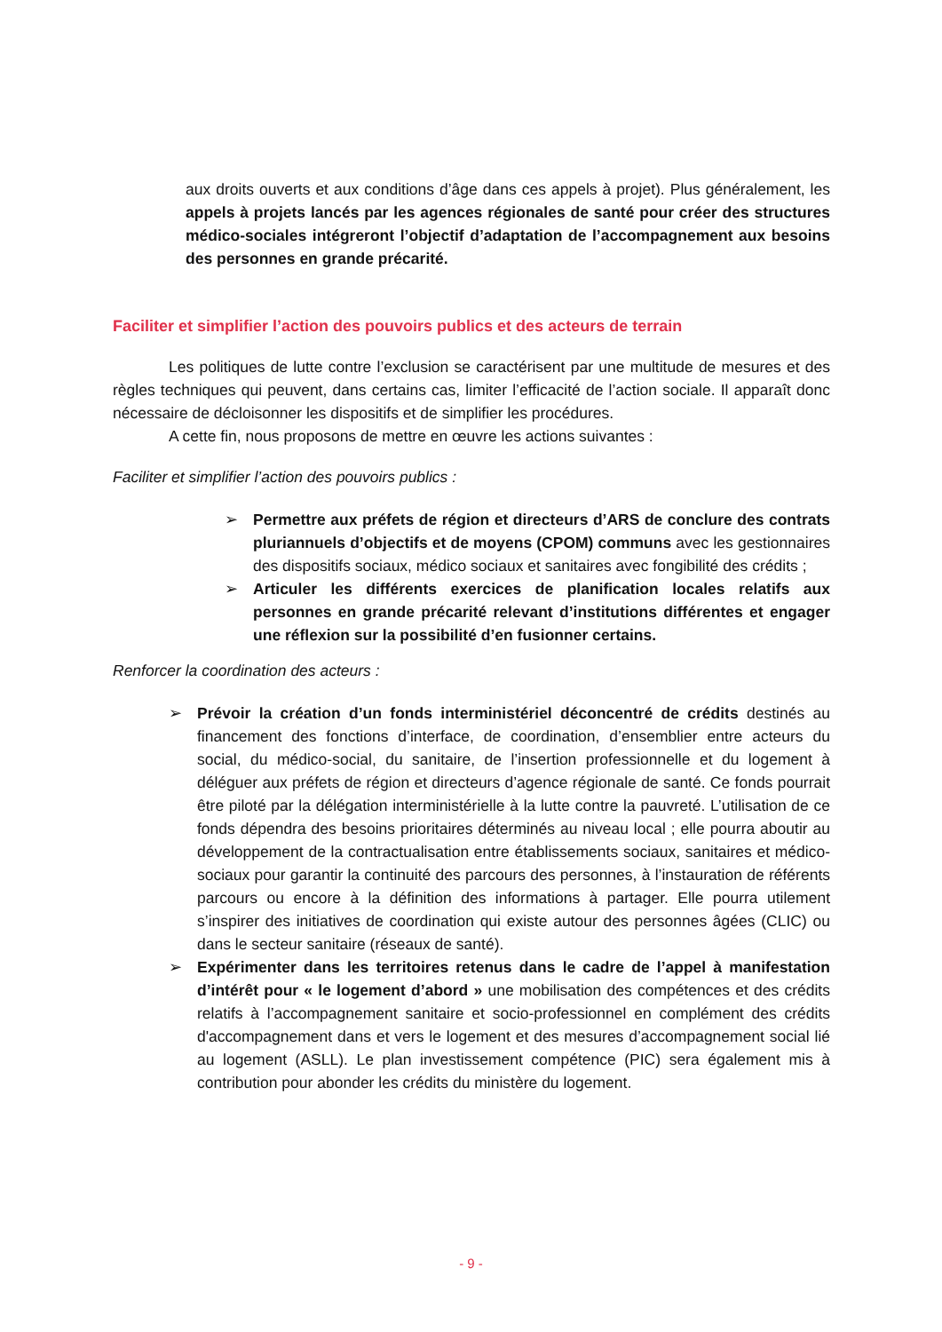aux droits ouverts et aux conditions d’âge dans ces appels à projet). Plus généralement, les appels à projets lancés par les agences régionales de santé pour créer des structures médico-sociales intégreront l’objectif d’adaptation de l’accompagnement aux besoins des personnes en grande précarité.
Faciliter et simplifier l’action des pouvoirs publics et des acteurs de terrain
Les politiques de lutte contre l’exclusion se caractérisent par une multitude de mesures et des règles techniques qui peuvent, dans certains cas, limiter l’efficacité de l’action sociale. Il apparaît donc nécessaire de décloisonner les dispositifs et de simplifier les procédures.
A cette fin, nous proposons de mettre en œuvre les actions suivantes :
Faciliter et simplifier l’action des pouvoirs publics :
➢ Permettre aux préfets de région et directeurs d’ARS de conclure des contrats pluriannuels d’objectifs et de moyens (CPOM) communs avec les gestionnaires des dispositifs sociaux, médico sociaux et sanitaires avec fongibilité des crédits ;
➢ Articuler les différents exercices de planification locales relatifs aux personnes en grande précarité relevant d’institutions différentes et engager une réflexion sur la possibilité d’en fusionner certains.
Renforcer la coordination des acteurs :
➢ Prévoir la création d’un fonds interministériel déconcentré de crédits destinés au financement des fonctions d’interface, de coordination, d’ensemblier entre acteurs du social, du médico-social, du sanitaire, de l’insertion professionnelle et du logement à déléguer aux préfets de région et directeurs d’agence régionale de santé. Ce fonds pourrait être piloté par la délégation interministérielle à la lutte contre la pauvreté. L’utilisation de ce fonds dépendra des besoins prioritaires déterminés au niveau local ; elle pourra aboutir au développement de la contractualisation entre établissements sociaux, sanitaires et médico-sociaux pour garantir la continuité des parcours des personnes, à l’instauration de référents parcours ou encore à la définition des informations à partager. Elle pourra utilement s’inspirer des initiatives de coordination qui existe autour des personnes âgées (CLIC) ou dans le secteur sanitaire (réseaux de santé).
➢ Expérimenter dans les territoires retenus dans le cadre de l’appel à manifestation d’intérêt pour « le logement d’abord » une mobilisation des compétences et des crédits relatifs à l’accompagnement sanitaire et socio-professionnel en complément des crédits d'accompagnement dans et vers le logement et des mesures d’accompagnement social lié au logement (ASLL). Le plan investissement compétence (PIC) sera également mis à contribution pour abonder les crédits du ministère du logement.
- 9 -